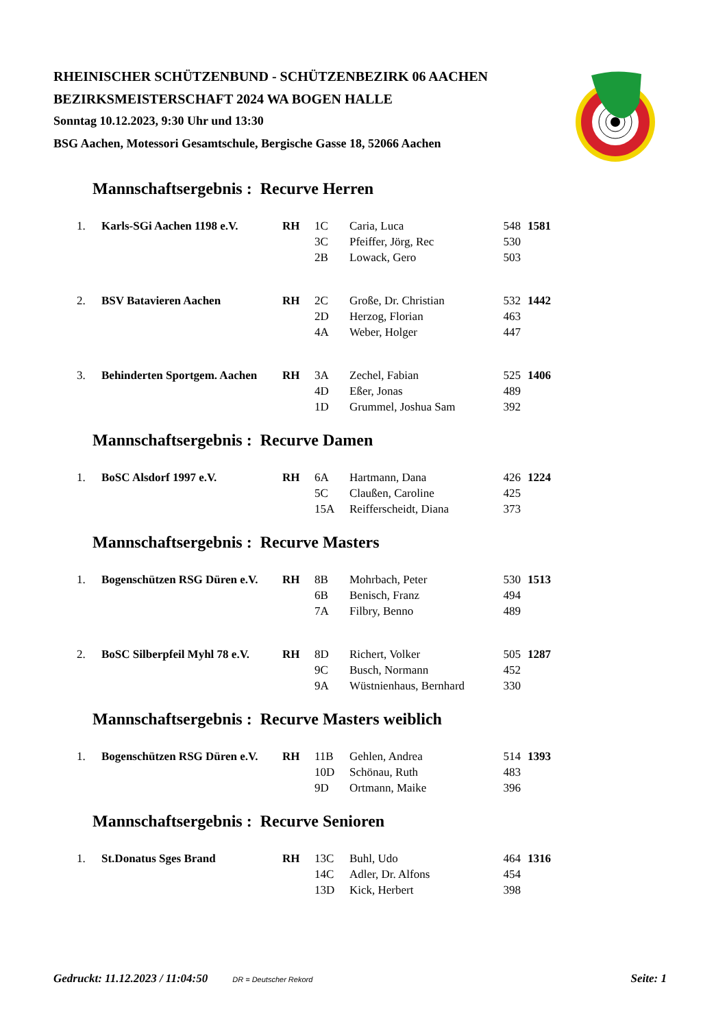RHEINISCHER SCHÜTZENBUND - SCHÜTZENBEZIRK 06 AACHEN
BEZIRKSMEISTERSCHAFT 2024 WA BOGEN HALLE
Sonntag 10.12.2023, 9:30 Uhr und 13:30
BSG Aachen, Motessori Gesamtschule, Bergische Gasse 18, 52066 Aachen
Mannschaftsergebnis : Recurve Herren
| 1. | Karls-SGi Aachen 1198 e.V. | RH | 1C | Caria, Luca | 548 | 1581 |
| | | | 3C | Pfeiffer, Jörg, Rec | 530 | |
| | | | 2B | Lowack, Gero | 503 | |
| 2. | BSV Batavieren Aachen | RH | 2C | Große, Dr. Christian | 532 | 1442 |
| | | | 2D | Herzog, Florian | 463 | |
| | | | 4A | Weber, Holger | 447 | |
| 3. | Behinderten Sportgem. Aachen | RH | 3A | Zechel, Fabian | 525 | 1406 |
| | | | 4D | Eßer, Jonas | 489 | |
| | | | 1D | Grummel, Joshua Sam | 392 | |
Mannschaftsergebnis : Recurve Damen
| 1. | BoSC Alsdorf 1997 e.V. | RH | 6A | Hartmann, Dana | 426 | 1224 |
| | | | 5C | Claußen, Caroline | 425 | |
| | | | 15A | Reifferscheidt, Diana | 373 | |
Mannschaftsergebnis : Recurve Masters
| 1. | Bogenschützen RSG Düren e.V. | RH | 8B | Mohrbach, Peter | 530 | 1513 |
| | | | 6B | Benisch, Franz | 494 | |
| | | | 7A | Filbry, Benno | 489 | |
| 2. | BoSC Silberpfeil Myhl 78 e.V. | RH | 8D | Richert, Volker | 505 | 1287 |
| | | | 9C | Busch, Normann | 452 | |
| | | | 9A | Wüstnienhaus, Bernhard | 330 | |
Mannschaftsergebnis : Recurve Masters weiblich
| 1. | Bogenschützen RSG Düren e.V. | RH | 11B | Gehlen, Andrea | 514 | 1393 |
| | | | 10D | Schönau, Ruth | 483 | |
| | | | 9D | Ortmann, Maike | 396 | |
Mannschaftsergebnis : Recurve Senioren
| 1. | St.Donatus Sges Brand | RH | 13C | Buhl, Udo | 464 | 1316 |
| | | | 14C | Adler, Dr. Alfons | 454 | |
| | | | 13D | Kick, Herbert | 398 | |
Gedruckt: 11.12.2023 / 11:04:50 DR = Deutscher Rekord Seite: 1